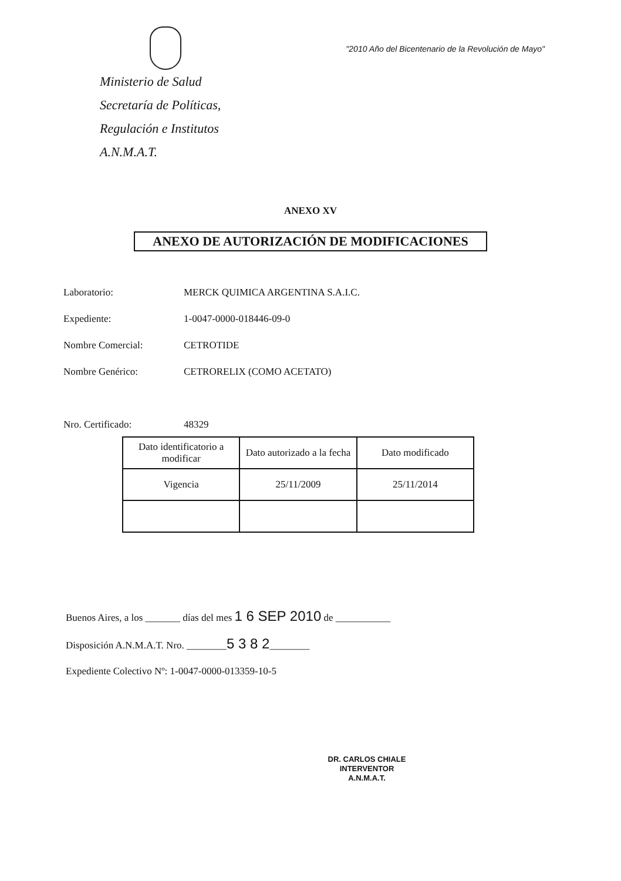"2010 Año del Bicentenario de la Revolución de Mayo"
Ministerio de Salud
Secretaría de Políticas,
Regulación e Institutos
A.N.M.A.T.
ANEXO XV
ANEXO DE AUTORIZACIÓN DE MODIFICACIONES
Laboratorio: MERCK QUIMICA ARGENTINA S.A.I.C.
Expediente: 1-0047-0000-018446-09-0
Nombre Comercial: CETROTIDE
Nombre Genérico: CETRORELIX (COMO ACETATO)
Nro. Certificado: 48329
| Dato identificatorio a modificar | Dato autorizado a la fecha | Dato modificado |
| Vigencia | 25/11/2009 | 25/11/2014 |
Buenos Aires, a los _______ días del mes 1 6 SEP 2010 de ___________
Disposición A.N.M.A.T. Nro. ________5 3 8 2________
Expediente Colectivo Nº: 1-0047-0000-013359-10-5
DR. CARLOS CHIALE
INTERVENTOR
A.N.M.A.T.